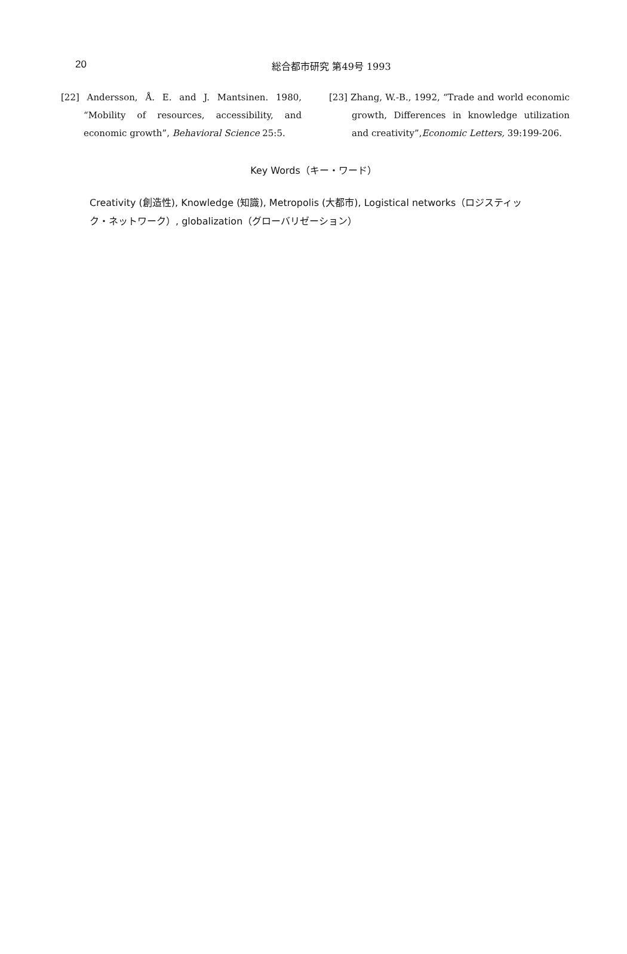20
総合都市研究 第49号 1993
[22] Andersson, Å. E. and J. Mantsinen. 1980, “Mobility of resources, accessibility, and economic growth”, Behavioral Science 25:5.
[23] Zhang, W.-B., 1992, “Trade and world economic growth, Differences in knowledge utilization and creativity”,Economic Letters, 39:199-206.
Key Words（キー・ワード）
Creativity (創造性), Knowledge (知識), Metropolis (大都市), Logistical networks（ロジスティック・ネットワーク）, globalization（グローバリゼーション）